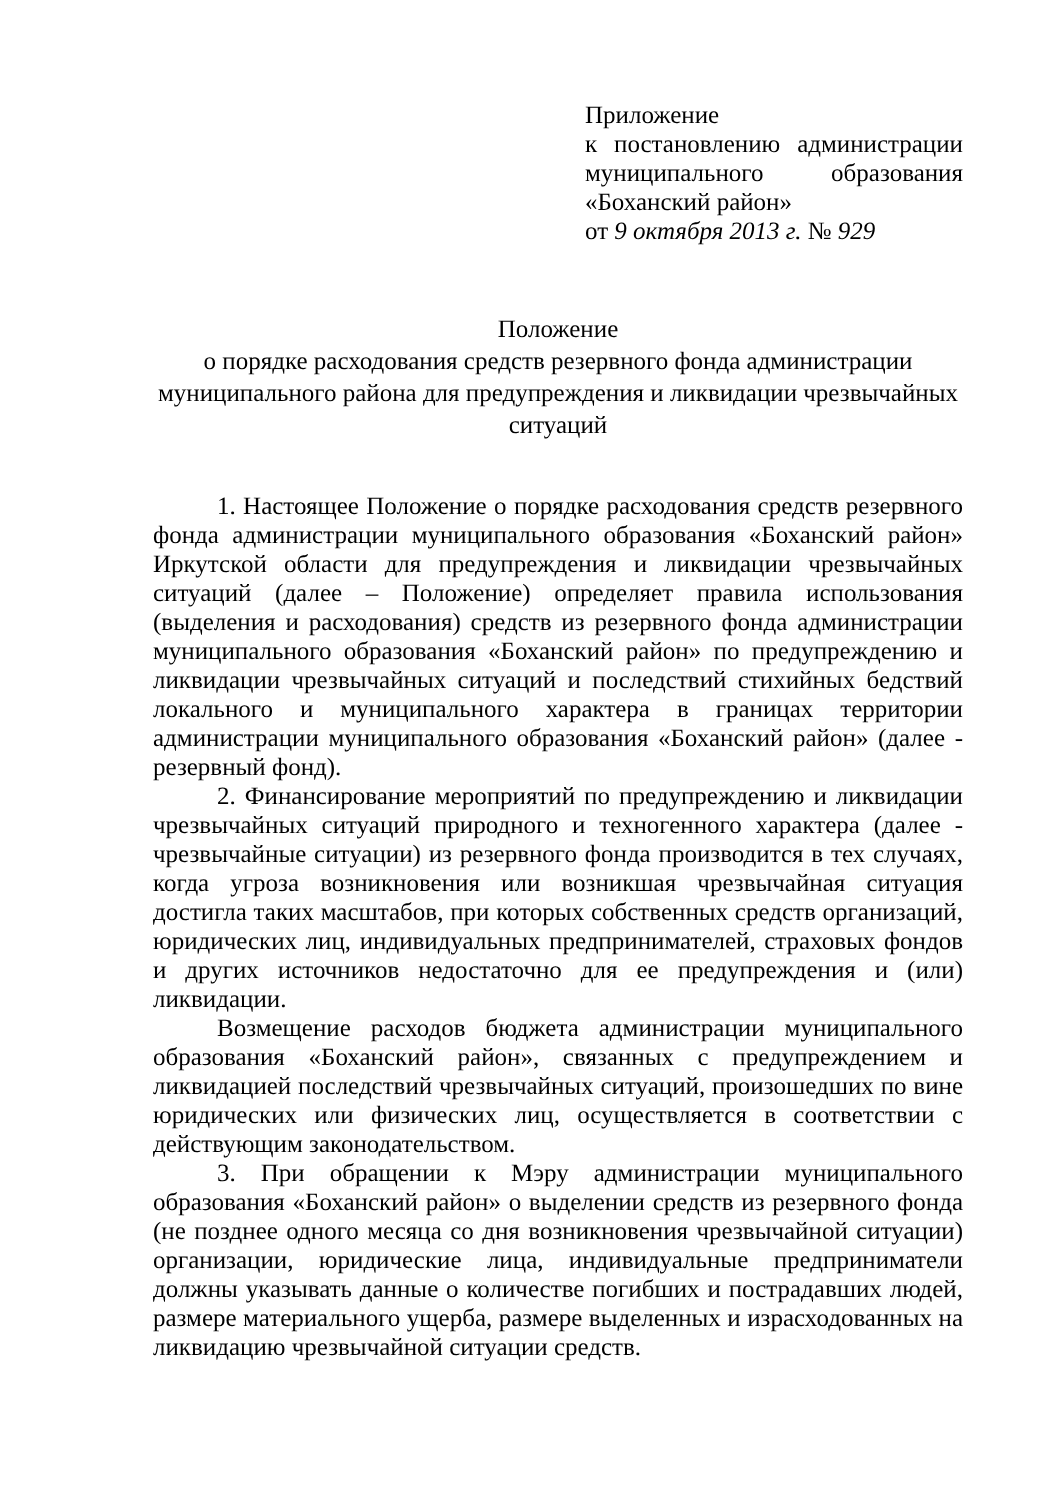Приложение
к постановлению администрации муниципального образования «Боханский район»
от 9 октября 2013 г. № 929
Положение
о порядке расходования средств резервного фонда администрации муниципального района для предупреждения и ликвидации чрезвычайных ситуаций
1. Настоящее Положение о порядке расходования средств резервного фонда администрации муниципального образования «Боханский район» Иркутской области для предупреждения и ликвидации чрезвычайных ситуаций (далее – Положение) определяет правила использования (выделения и расходования) средств из резервного фонда администрации муниципального образования «Боханский район» по предупреждению и ликвидации чрезвычайных ситуаций и последствий стихийных бедствий локального и муниципального характера в границах территории администрации муниципального образования «Боханский район» (далее - резервный фонд).
2. Финансирование мероприятий по предупреждению и ликвидации чрезвычайных ситуаций природного и техногенного характера (далее - чрезвычайные ситуации) из резервного фонда производится в тех случаях, когда угроза возникновения или возникшая чрезвычайная ситуация достигла таких масштабов, при которых собственных средств организаций, юридических лиц, индивидуальных предпринимателей, страховых фондов и других источников недостаточно для ее предупреждения и (или) ликвидации.
Возмещение расходов бюджета администрации муниципального образования «Боханский район», связанных с предупреждением и ликвидацией последствий чрезвычайных ситуаций, произошедших по вине юридических или физических лиц, осуществляется в соответствии с действующим законодательством.
3. При обращении к Мэру администрации муниципального образования «Боханский район» о выделении средств из резервного фонда (не позднее одного месяца со дня возникновения чрезвычайной ситуации) организации, юридические лица, индивидуальные предприниматели должны указывать данные о количестве погибших и пострадавших людей, размере материального ущерба, размере выделенных и израсходованных на ликвидацию чрезвычайной ситуации средств.